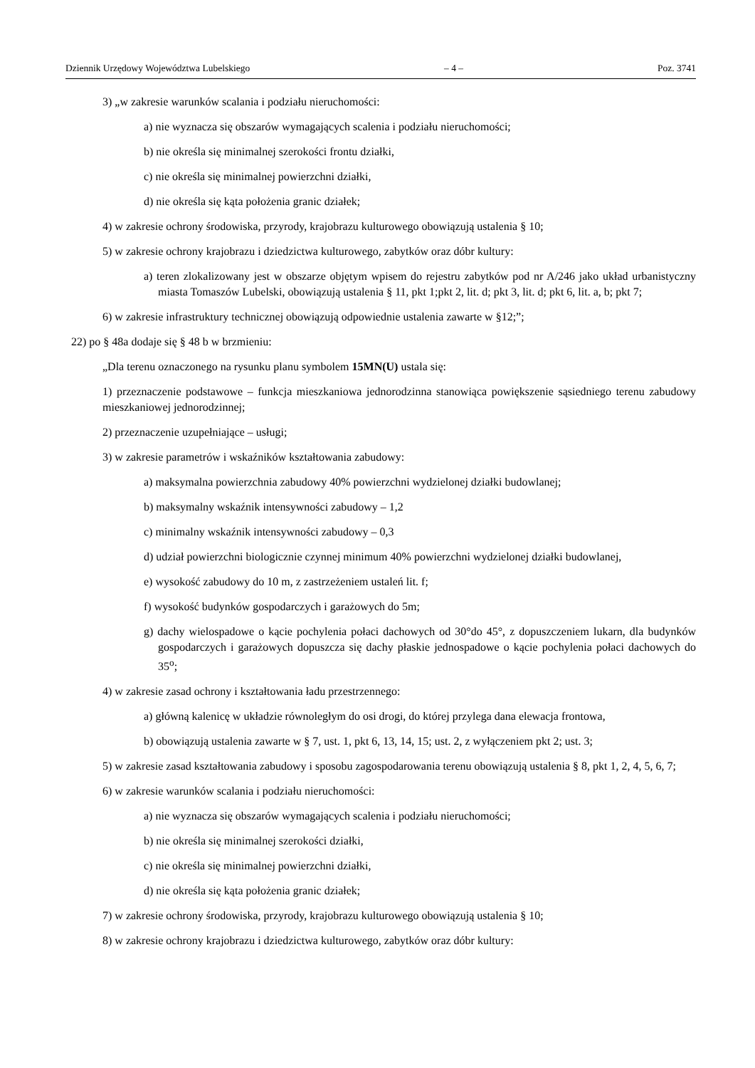Dziennik Urzędowy Województwa Lubelskiego – 4 – Poz. 3741
3) „w zakresie warunków scalania i podziału nieruchomości:
a) nie wyznacza się obszarów wymagających scalenia i podziału nieruchomości;
b) nie określa się minimalnej szerokości frontu działki,
c) nie określa się minimalnej powierzchni działki,
d) nie określa się kąta położenia granic działek;
4) w zakresie ochrony środowiska, przyrody, krajobrazu kulturowego obowiązują ustalenia § 10;
5) w zakresie ochrony krajobrazu i dziedzictwa kulturowego, zabytków oraz dóbr kultury:
a) teren zlokalizowany jest w obszarze objętym wpisem do rejestru zabytków pod nr A/246 jako układ urbanistyczny miasta Tomaszów Lubelski, obowiązują ustalenia § 11, pkt 1;pkt 2, lit. d; pkt 3, lit. d; pkt 6, lit. a, b; pkt 7;
6) w zakresie infrastruktury technicznej obowiązują odpowiednie ustalenia zawarte w §12;”;
22) po § 48a dodaje się § 48 b w brzmieniu:
„Dla terenu oznaczonego na rysunku planu symbolem 15MN(U) ustala się:
1) przeznaczenie podstawowe – funkcja mieszkaniowa jednorodzinna stanowiąca powiększenie sąsiedniego terenu zabudowy mieszkaniowej jednorodzinnej;
2) przeznaczenie uzupełniające – usługi;
3) w zakresie parametrów i wskaźników kształtowania zabudowy:
a) maksymalna powierzchnia zabudowy 40% powierzchni wydzielonej działki budowlanej;
b) maksymalny wskaźnik intensywności zabudowy – 1,2
c) minimalny wskaźnik intensywności zabudowy – 0,3
d) udział powierzchni biologicznie czynnej minimum 40% powierzchni wydzielonej działki budowlanej,
e) wysokość zabudowy do 10 m, z zastrzeżeniem ustaleń lit. f;
f) wysokość budynków gospodarczych i garażowych do 5m;
g) dachy wielospadowe o kącie pochylenia połaci dachowych od 30°do 45°, z dopuszczeniem lukarn, dla budynków gospodarczych i garażowych dopuszcza się dachy płaskie jednospadowe o kącie pochylenia połaci dachowych do 35<sup>o</sup>;
4) w zakresie zasad ochrony i kształtowania ładu przestrzennego:
a) główną kalenicę w układzie równoległym do osi drogi, do której przylega dana elewacja frontowa,
b) obowiązują ustalenia zawarte w § 7, ust. 1, pkt 6, 13, 14, 15; ust. 2, z wyłączeniem pkt 2; ust. 3;
5) w zakresie zasad kształtowania zabudowy i sposobu zagospodarowania terenu obowiązują ustalenia § 8, pkt 1, 2, 4, 5, 6, 7;
6) w zakresie warunków scalania i podziału nieruchomości:
a) nie wyznacza się obszarów wymagających scalenia i podziału nieruchomości;
b) nie określa się minimalnej szerokości działki,
c) nie określa się minimalnej powierzchni działki,
d) nie określa się kąta położenia granic działek;
7) w zakresie ochrony środowiska, przyrody, krajobrazu kulturowego obowiązują ustalenia § 10;
8) w zakresie ochrony krajobrazu i dziedzictwa kulturowego, zabytków oraz dóbr kultury: